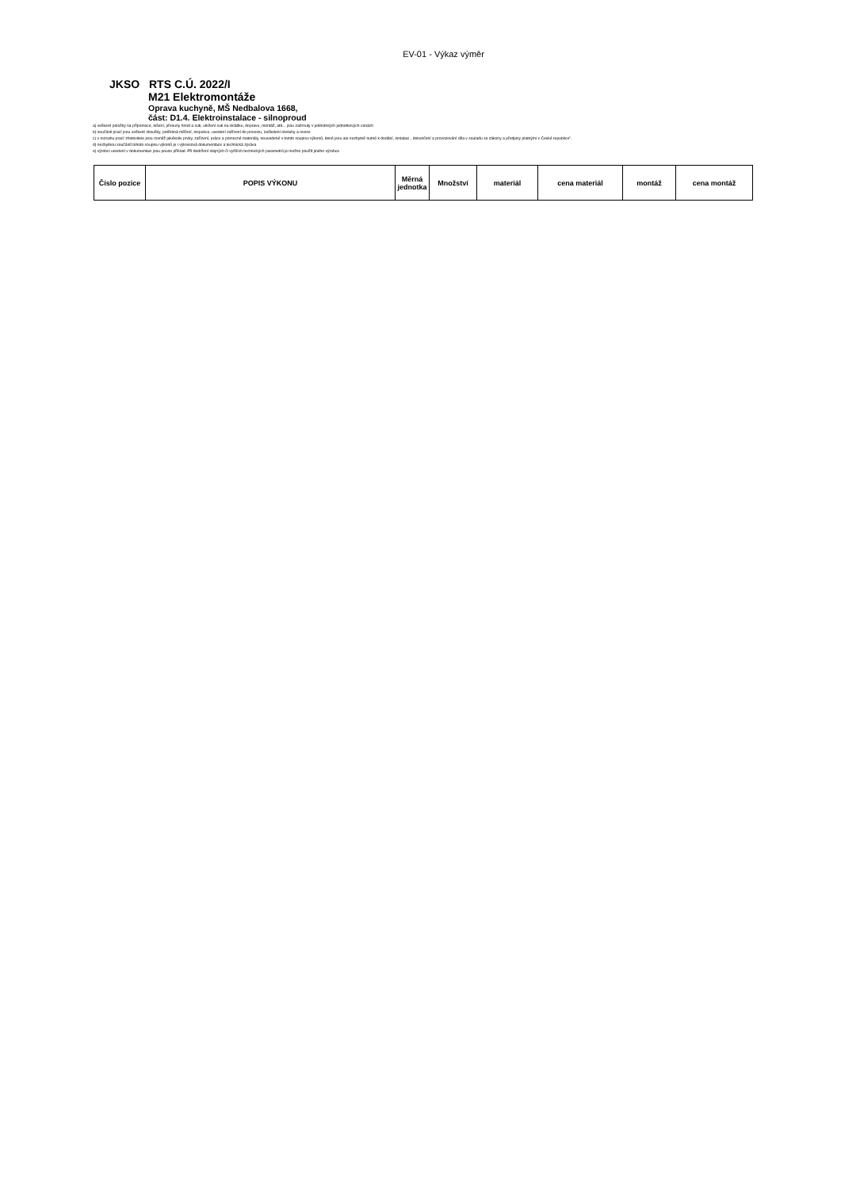EV-01 - Výkaz výměr
JKSO RTS C.Ú. 2022/I
M21 Elektromontáže
Oprava kuchyně, MŠ Nedbalova 1668,
část: D1.4. Elektroinstalace - silnoproud
a) veškeré položky na přípomoce, lešení, přesuny hmot a suti, uložení suti na skládku, dopravu, montáž, atd... jsou zahrnuty v jednotlivých jednotkových cenách
b) součásti prací jsou veškeré zkoušky, potřebná měření, inspekce, uvedení zařízení do provozu, zaškolení obsluhy a revize
c) v rozsahu prací zhotovitele jsou rovněž jakékoliv prvky, zařízení, práce a pomocné materiály, neuvedené v tomto soupisu výkonů, které jsou ale nezbytně nutné k dodání, instalaci , dokončení a provozování díla v souladu se zákony a předpisy platnými v České republice".
d) nezbytnou součástí tohoto soupisu výkonů je i výkresová dokumentace a technická zpráva
e) výrobci uvedení v dokumentaci jsou pouze příklad. Při dodržení stejných či vyšších technických parametrů je možno použít jiného výrobce
| Číslo pozice | POPIS VÝKONU | Měrná jednotka | Množství | materiál | cena materiál | montáž | cena montáž |
| --- | --- | --- | --- | --- | --- | --- | --- |